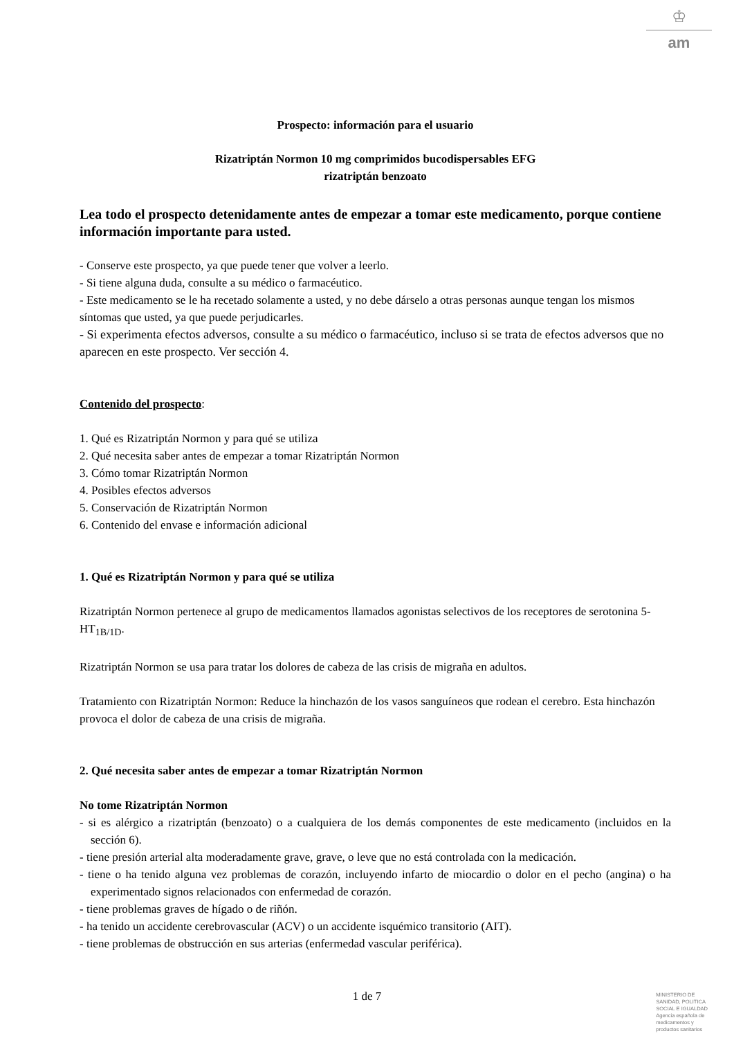♔
am
Prospecto: información para el usuario
Rizatriptán Normon 10 mg comprimidos bucodispersables EFG
rizatriptán benzoato
Lea todo el prospecto detenidamente antes de empezar a tomar este medicamento, porque contiene información importante para usted.
- Conserve este prospecto, ya que puede tener que volver a leerlo.
- Si tiene alguna duda, consulte a su médico o farmacéutico.
- Este medicamento se le ha recetado solamente a usted, y no debe dárselo a otras personas aunque tengan los mismos síntomas que usted, ya que puede perjudicarles.
- Si experimenta efectos adversos, consulte a su médico o farmacéutico, incluso si se trata de efectos adversos que no aparecen en este prospecto. Ver sección 4.
Contenido del prospecto:
1. Qué es Rizatriptán Normon y para qué se utiliza
2. Qué necesita saber antes de empezar a tomar Rizatriptán Normon
3. Cómo tomar Rizatriptán Normon
4. Posibles efectos adversos
5. Conservación de Rizatriptán Normon
6. Contenido del envase e información adicional
1. Qué es Rizatriptán Normon y para qué se utiliza
Rizatriptán Normon pertenece al grupo de medicamentos llamados agonistas selectivos de los receptores de serotonina 5-HT<sub>1B/1D</sub>.
Rizatriptán Normon se usa para tratar los dolores de cabeza de las crisis de migraña en adultos.
Tratamiento con Rizatriptán Normon: Reduce la hinchazón de los vasos sanguíneos que rodean el cerebro. Esta hinchazón provoca el dolor de cabeza de una crisis de migraña.
2. Qué necesita saber antes de empezar a tomar Rizatriptán Normon
No tome Rizatriptán Normon
- si es alérgico a rizatriptán (benzoato) o a cualquiera de los demás componentes de este medicamento (incluidos en la sección 6).
- tiene presión arterial alta moderadamente grave, grave, o leve que no está controlada con la medicación.
- tiene o ha tenido alguna vez problemas de corazón, incluyendo infarto de miocardio o dolor en el pecho (angina) o ha experimentado signos relacionados con enfermedad de corazón.
- tiene problemas graves de hígado o de riñón.
- ha tenido un accidente cerebrovascular (ACV) o un accidente isquémico transitorio (AIT).
- tiene problemas de obstrucción en sus arterias (enfermedad vascular periférica).
1 de 7
MINISTERIO DE
SANIDAD, POLITICA
SOCIAL E IGUALDAD
Agencia española de
medicamentos y
productos sanitarios